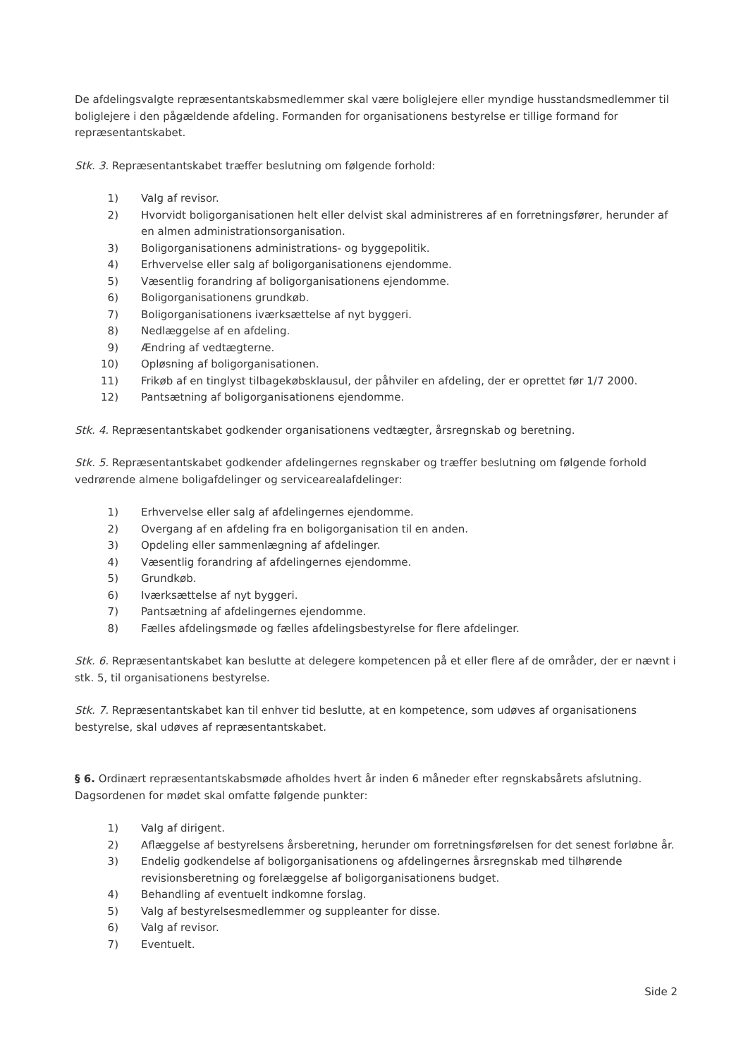De afdelingsvalgte repræsentantskabsmedlemmer skal være boliglejere eller myndige husstandsmedlemmer til boliglejere i den pågældende afdeling. Formanden for organisationens bestyrelse er tillige formand for repræsentantskabet.
Stk. 3. Repræsentantskabet træffer beslutning om følgende forhold:
1) Valg af revisor.
2) Hvorvidt boligorganisationen helt eller delvist skal administreres af en forretningsfører, herunder af en almen administrationsorganisation.
3) Boligorganisationens administrations- og byggepolitik.
4) Erhvervelse eller salg af boligorganisationens ejendomme.
5) Væsentlig forandring af boligorganisationens ejendomme.
6) Boligorganisationens grundkøb.
7) Boligorganisationens iværksættelse af nyt byggeri.
8) Nedlæggelse af en afdeling.
9) Ændring af vedtægterne.
10) Opløsning af boligorganisationen.
11) Frikøb af en tinglyst tilbagekøbsklausul, der påhviler en afdeling, der er oprettet før 1/7 2000.
12) Pantsætning af boligorganisationens ejendomme.
Stk. 4. Repræsentantskabet godkender organisationens vedtægter, årsregnskab og beretning.
Stk. 5. Repræsentantskabet godkender afdelingernes regnskaber og træffer beslutning om følgende forhold vedrørende almene boligafdelinger og servicearealafdelinger:
1) Erhvervelse eller salg af afdelingernes ejendomme.
2) Overgang af en afdeling fra en boligorganisation til en anden.
3) Opdeling eller sammenlægning af afdelinger.
4) Væsentlig forandring af afdelingernes ejendomme.
5) Grundkøb.
6) Iværksættelse af nyt byggeri.
7) Pantsætning af afdelingernes ejendomme.
8) Fælles afdelingsmøde og fælles afdelingsbestyrelse for flere afdelinger.
Stk. 6. Repræsentantskabet kan beslutte at delegere kompetencen på et eller flere af de områder, der er nævnt i stk. 5, til organisationens bestyrelse.
Stk. 7. Repræsentantskabet kan til enhver tid beslutte, at en kompetence, som udøves af organisationens bestyrelse, skal udøves af repræsentantskabet.
§ 6. Ordinært repræsentantskabsmøde afholdes hvert år inden 6 måneder efter regnskabsårets afslutning. Dagsordenen for mødet skal omfatte følgende punkter:
1) Valg af dirigent.
2) Aflæggelse af bestyrelsens årsberetning, herunder om forretningsførelsen for det senest forløbne år.
3) Endelig godkendelse af boligorganisationens og afdelingernes årsregnskab med tilhørende revisionsberetning og forelæggelse af boligorganisationens budget.
4) Behandling af eventuelt indkomne forslag.
5) Valg af bestyrelsesmedlemmer og suppleanter for disse.
6) Valg af revisor.
7) Eventuelt.
Side 2